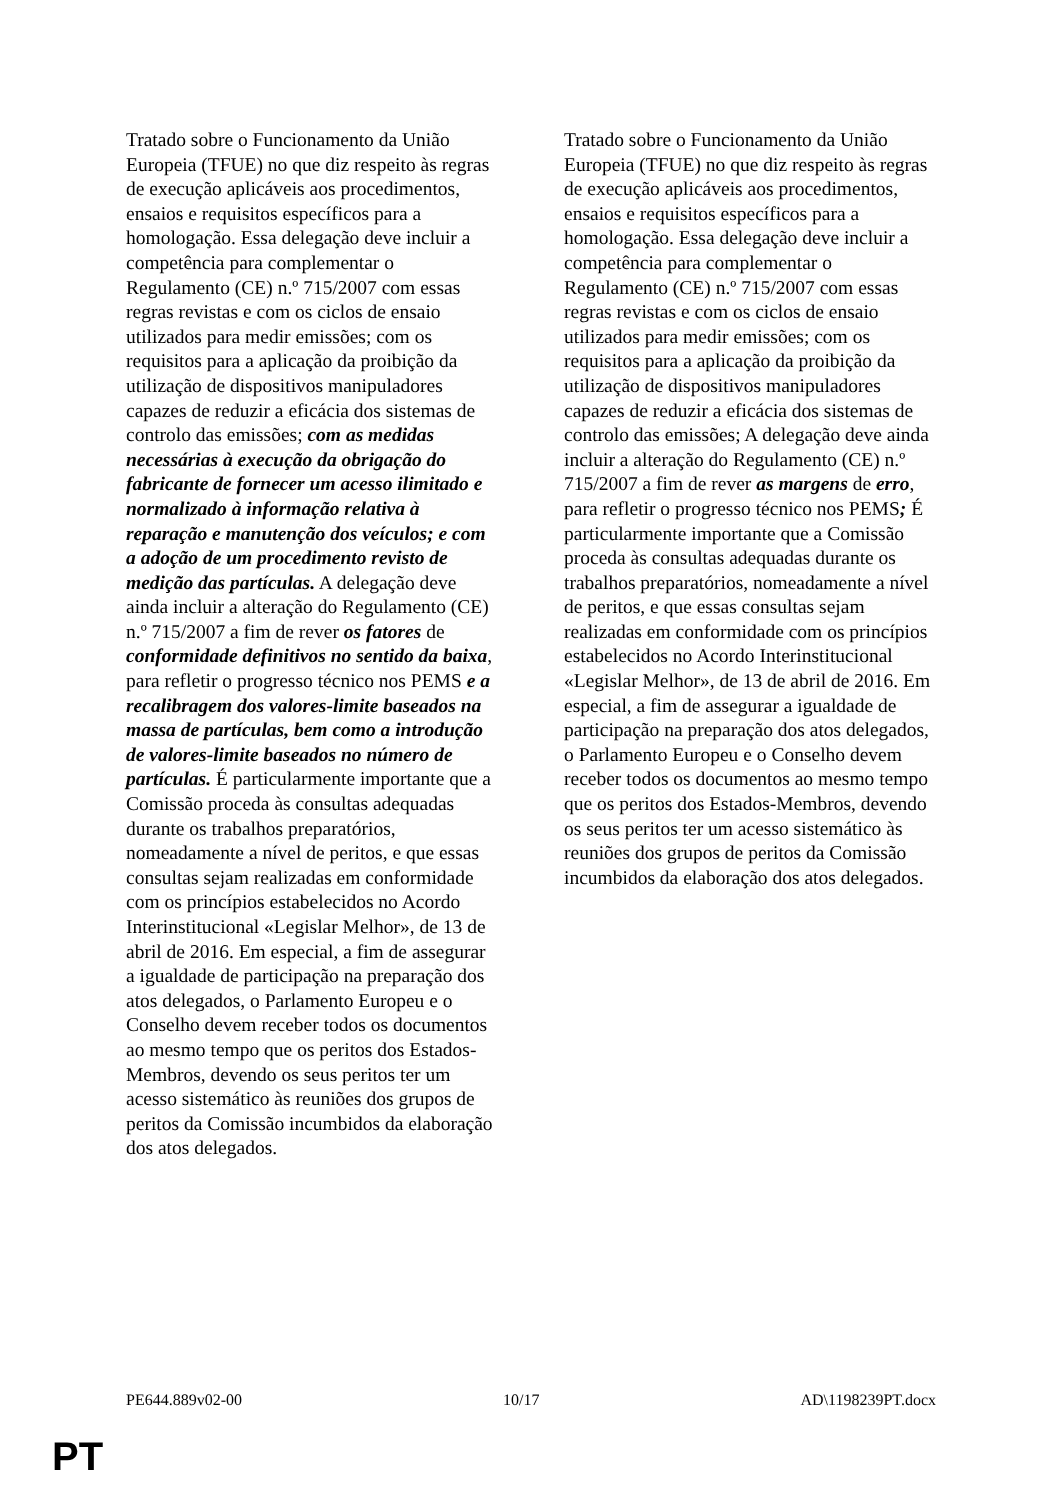Tratado sobre o Funcionamento da União Europeia (TFUE) no que diz respeito às regras de execução aplicáveis aos procedimentos, ensaios e requisitos específicos para a homologação. Essa delegação deve incluir a competência para complementar o Regulamento (CE) n.º 715/2007 com essas regras revistas e com os ciclos de ensaio utilizados para medir emissões; com os requisitos para a aplicação da proibição da utilização de dispositivos manipuladores capazes de reduzir a eficácia dos sistemas de controlo das emissões; com as medidas necessárias à execução da obrigação do fabricante de fornecer um acesso ilimitado e normalizado à informação relativa à reparação e manutenção dos veículos; e com a adoção de um procedimento revisto de medição das partículas. A delegação deve ainda incluir a alteração do Regulamento (CE) n.º 715/2007 a fim de rever os fatores de conformidade definitivos no sentido da baixa, para refletir o progresso técnico nos PEMS e a recalibragem dos valores-limite baseados na massa de partículas, bem como a introdução de valores-limite baseados no número de partículas. É particularmente importante que a Comissão proceda às consultas adequadas durante os trabalhos preparatórios, nomeadamente a nível de peritos, e que essas consultas sejam realizadas em conformidade com os princípios estabelecidos no Acordo Interinstitucional «Legislar Melhor», de 13 de abril de 2016. Em especial, a fim de assegurar a igualdade de participação na preparação dos atos delegados, o Parlamento Europeu e o Conselho devem receber todos os documentos ao mesmo tempo que os peritos dos Estados-Membros, devendo os seus peritos ter um acesso sistemático às reuniões dos grupos de peritos da Comissão incumbidos da elaboração dos atos delegados.
Tratado sobre o Funcionamento da União Europeia (TFUE) no que diz respeito às regras de execução aplicáveis aos procedimentos, ensaios e requisitos específicos para a homologação. Essa delegação deve incluir a competência para complementar o Regulamento (CE) n.º 715/2007 com essas regras revistas e com os ciclos de ensaio utilizados para medir emissões; com os requisitos para a aplicação da proibição da utilização de dispositivos manipuladores capazes de reduzir a eficácia dos sistemas de controlo das emissões; A delegação deve ainda incluir a alteração do Regulamento (CE) n.º 715/2007 a fim de rever as margens de erro, para refletir o progresso técnico nos PEMS; É particularmente importante que a Comissão proceda às consultas adequadas durante os trabalhos preparatórios, nomeadamente a nível de peritos, e que essas consultas sejam realizadas em conformidade com os princípios estabelecidos no Acordo Interinstitucional «Legislar Melhor», de 13 de abril de 2016. Em especial, a fim de assegurar a igualdade de participação na preparação dos atos delegados, o Parlamento Europeu e o Conselho devem receber todos os documentos ao mesmo tempo que os peritos dos Estados-Membros, devendo os seus peritos ter um acesso sistemático às reuniões dos grupos de peritos da Comissão incumbidos da elaboração dos atos delegados.
PE644.889v02-00 10/17 AD\1198239PT.docx
PT